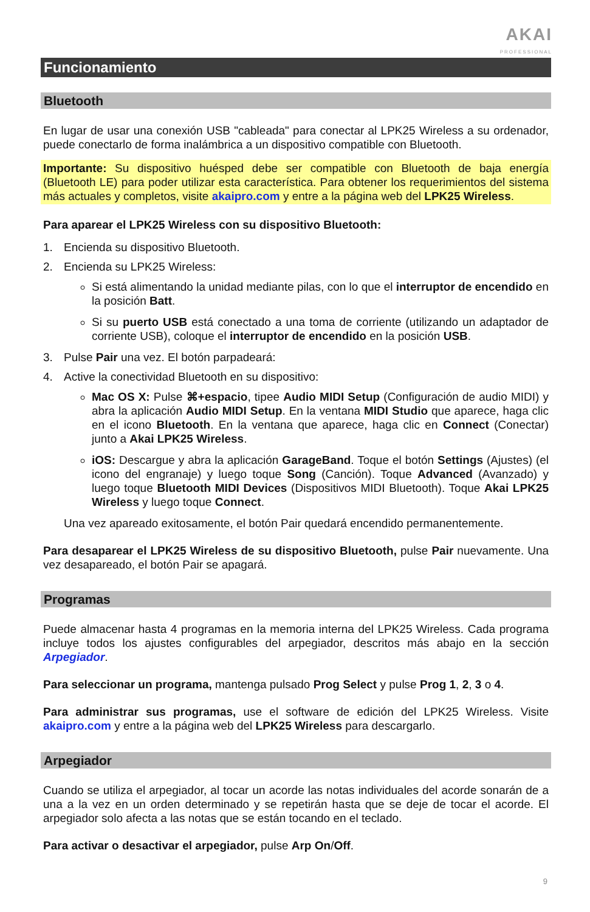AKAI
PROFESSIONAL
Funcionamiento
Bluetooth
En lugar de usar una conexión USB "cableada" para conectar al LPK25 Wireless a su ordenador, puede conectarlo de forma inalámbrica a un dispositivo compatible con Bluetooth.
Importante: Su dispositivo huésped debe ser compatible con Bluetooth de baja energía (Bluetooth LE) para poder utilizar esta característica. Para obtener los requerimientos del sistema más actuales y completos, visite akaipro.com y entre a la página web del LPK25 Wireless.
Para aparear el LPK25 Wireless con su dispositivo Bluetooth:
1. Encienda su dispositivo Bluetooth.
2. Encienda su LPK25 Wireless:
Si está alimentando la unidad mediante pilas, con lo que el interruptor de encendido en la posición Batt.
Si su puerto USB está conectado a una toma de corriente (utilizando un adaptador de corriente USB), coloque el interruptor de encendido en la posición USB.
3. Pulse Pair una vez. El botón parpadeará:
4. Active la conectividad Bluetooth en su dispositivo:
Mac OS X: Pulse ⌘+espacio, tipee Audio MIDI Setup (Configuración de audio MIDI) y abra la aplicación Audio MIDI Setup. En la ventana MIDI Studio que aparece, haga clic en el icono Bluetooth. En la ventana que aparece, haga clic en Connect (Conectar) junto a Akai LPK25 Wireless.
iOS: Descargue y abra la aplicación GarageBand. Toque el botón Settings (Ajustes) (el icono del engranaje) y luego toque Song (Canción). Toque Advanced (Avanzado) y luego toque Bluetooth MIDI Devices (Dispositivos MIDI Bluetooth). Toque Akai LPK25 Wireless y luego toque Connect.
Una vez apareado exitosamente, el botón Pair quedará encendido permanentemente.
Para desaparear el LPK25 Wireless de su dispositivo Bluetooth, pulse Pair nuevamente. Una vez desapareado, el botón Pair se apagará.
Programas
Puede almacenar hasta 4 programas en la memoria interna del LPK25 Wireless. Cada programa incluye todos los ajustes configurables del arpegiador, descritos más abajo en la sección Arpegiador.
Para seleccionar un programa, mantenga pulsado Prog Select y pulse Prog 1, 2, 3 o 4.
Para administrar sus programas, use el software de edición del LPK25 Wireless. Visite akaipro.com y entre a la página web del LPK25 Wireless para descargarlo.
Arpegiador
Cuando se utiliza el arpegiador, al tocar un acorde las notas individuales del acorde sonarán de a una a la vez en un orden determinado y se repetirán hasta que se deje de tocar el acorde. El arpegiador solo afecta a las notas que se están tocando en el teclado.
Para activar o desactivar el arpegiador, pulse Arp On/Off.
9